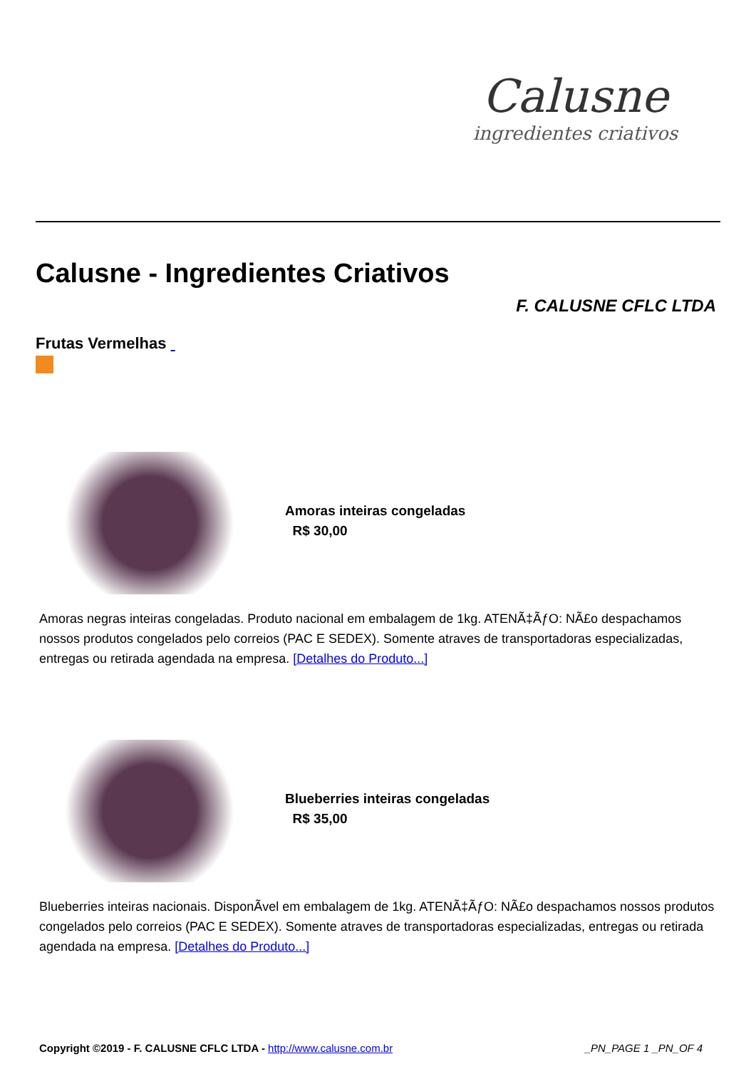Calusne
ingredientes criativos
Calusne - Ingredientes Criativos
F. CALUSNE CFLC LTDA
Frutas Vermelhas
Amoras inteiras congeladas
R$ 30,00
Amoras negras inteiras congeladas. Produto nacional em embalagem de 1kg. ATENÃ‡ÃƒO: NÃ£o despachamos nossos produtos congelados pelo correios (PAC E SEDEX). Somente atraves de transportadoras especializadas, entregas ou retirada agendada na empresa. [Detalhes do Produto...]
Blueberries inteiras congeladas
R$ 35,00
Blueberries inteiras nacionais. DisponÃ­vel em embalagem de 1kg. ATENÃ‡ÃƒO: NÃ£o despachamos nossos produtos congelados pelo correios (PAC E SEDEX). Somente atraves de transportadoras especializadas, entregas ou retirada agendada na empresa. [Detalhes do Produto...]
Copyright ©2019 - F. CALUSNE CFLC LTDA - http://www.calusne.com.br _PN_PAGE 1 _PN_OF 4